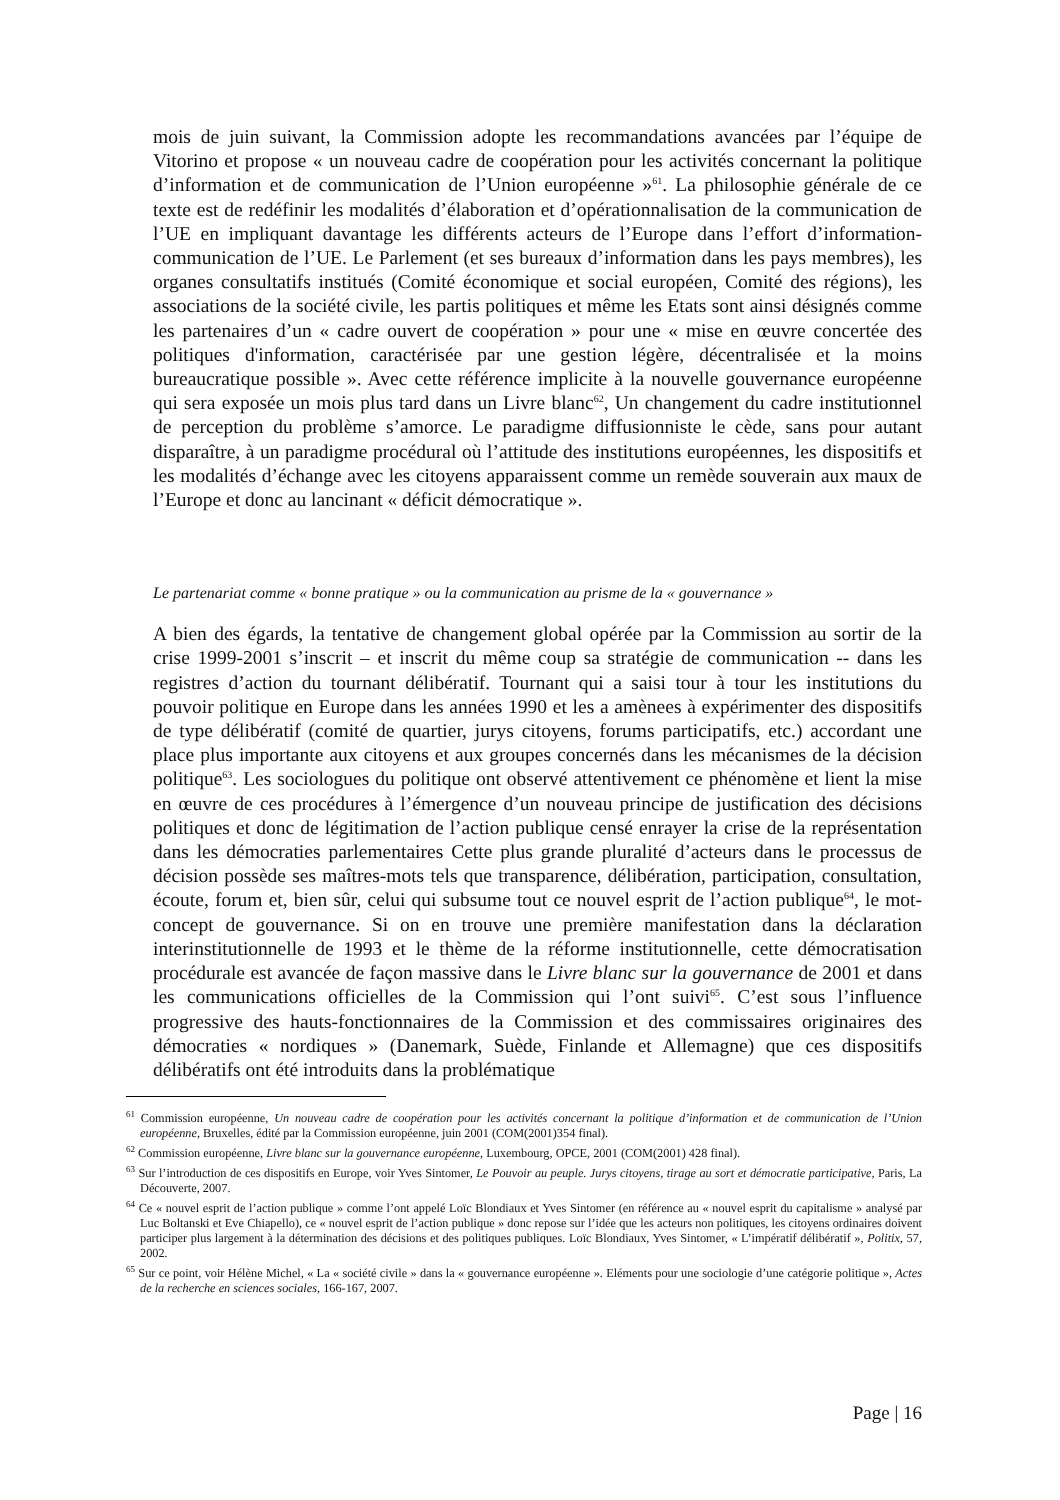mois de juin suivant, la Commission adopte les recommandations avancées par l’équipe de Vitorino et propose « un nouveau cadre de coopération pour les activités concernant la politique d’information et de communication de l’Union européenne »<sup>61</sup>. La philosophie générale de ce texte est de redéfinir les modalités d’élaboration et d’opérationnalisation de la communication de l’UE en impliquant davantage les différents acteurs de l’Europe dans l’effort d’information-communication de l’UE. Le Parlement (et ses bureaux d’information dans les pays membres), les organes consultatifs institués (Comité économique et social européen, Comité des régions), les associations de la société civile, les partis politiques et même les Etats sont ainsi désignés comme les partenaires d’un « cadre ouvert de coopération » pour une « mise en œuvre concertée des politiques d'information, caractérisée par une gestion légère, décentralisée et la moins bureaucratique possible ». Avec cette référence implicite à la nouvelle gouvernance européenne qui sera exposée un mois plus tard dans un Livre blanc<sup>62</sup>, Un changement du cadre institutionnel de perception du problème s’amorce. Le paradigme diffusionniste le cède, sans pour autant disparaître, à un paradigme procédural où l’attitude des institutions européennes, les dispositifs et les modalités d’échange avec les citoyens apparaissent comme un remède souverain aux maux de l’Europe et donc au lancinant « déficit démocratique ».
Le partenariat comme « bonne pratique » ou la communication au prisme de la « gouvernance »
A bien des égards, la tentative de changement global opérée par la Commission au sortir de la crise 1999-2001 s’inscrit – et inscrit du même coup sa stratégie de communication -- dans les registres d’action du tournant délibératif. Tournant qui a saisi tour à tour les institutions du pouvoir politique en Europe dans les années 1990 et les a amènees à expérimenter des dispositifs de type délibératif (comité de quartier, jurys citoyens, forums participatifs, etc.) accordant une place plus importante aux citoyens et aux groupes concernés dans les mécanismes de la décision politique<sup>63</sup>. Les sociologues du politique ont observé attentivement ce phénomène et lient la mise en œuvre de ces procédures à l’émergence d’un nouveau principe de justification des décisions politiques et donc de légitimation de l’action publique censé enrayer la crise de la représentation dans les démocraties parlementaires Cette plus grande pluralité d’acteurs dans le processus de décision possède ses maîtres-mots tels que transparence, délibération, participation, consultation, écoute, forum et, bien sûr, celui qui subsume tout ce nouvel esprit de l’action publique<sup>64</sup>, le mot-concept de gouvernance. Si on en trouve une première manifestation dans la déclaration interinstitutionnelle de 1993 et le thème de la réforme institutionnelle, cette démocratisation procédurale est avancée de façon massive dans le Livre blanc sur la gouvernance de 2001 et dans les communications officielles de la Commission qui l’ont suivi<sup>65</sup>. C’est sous l’influence progressive des hauts-fonctionnaires de la Commission et des commissaires originaires des démocraties « nordiques » (Danemark, Suède, Finlande et Allemagne) que ces dispositifs délibératifs ont été introduits dans la problématique
<sup>61</sup> Commission européenne, Un nouveau cadre de coopération pour les activités concernant la politique d’information et de communication de l’Union européenne, Bruxelles, édité par la Commission européenne, juin 2001 (COM(2001)354 final).
<sup>62</sup> Commission européenne, Livre blanc sur la gouvernance européenne, Luxembourg, OPCE, 2001 (COM(2001) 428 final).
<sup>63</sup> Sur l’introduction de ces dispositifs en Europe, voir Yves Sintomer, Le Pouvoir au peuple. Jurys citoyens, tirage au sort et démocratie participative, Paris, La Découverte, 2007.
<sup>64</sup> Ce « nouvel esprit de l’action publique » comme l’ont appelé Loïc Blondiaux et Yves Sintomer (en référence au « nouvel esprit du capitalisme » analysé par Luc Boltanski et Eve Chiapello), ce « nouvel esprit de l’action publique » donc repose sur l’idée que les acteurs non politiques, les citoyens ordinaires doivent participer plus largement à la détermination des décisions et des politiques publiques. Loïc Blondiaux, Yves Sintomer, « L’impératif délibératif », Politix, 57, 2002.
<sup>65</sup> Sur ce point, voir Hélène Michel, « La « société civile » dans la « gouvernance européenne ». Eléments pour une sociologie d’une catégorie politique », Actes de la recherche en sciences sociales, 166-167, 2007.
Page | 16